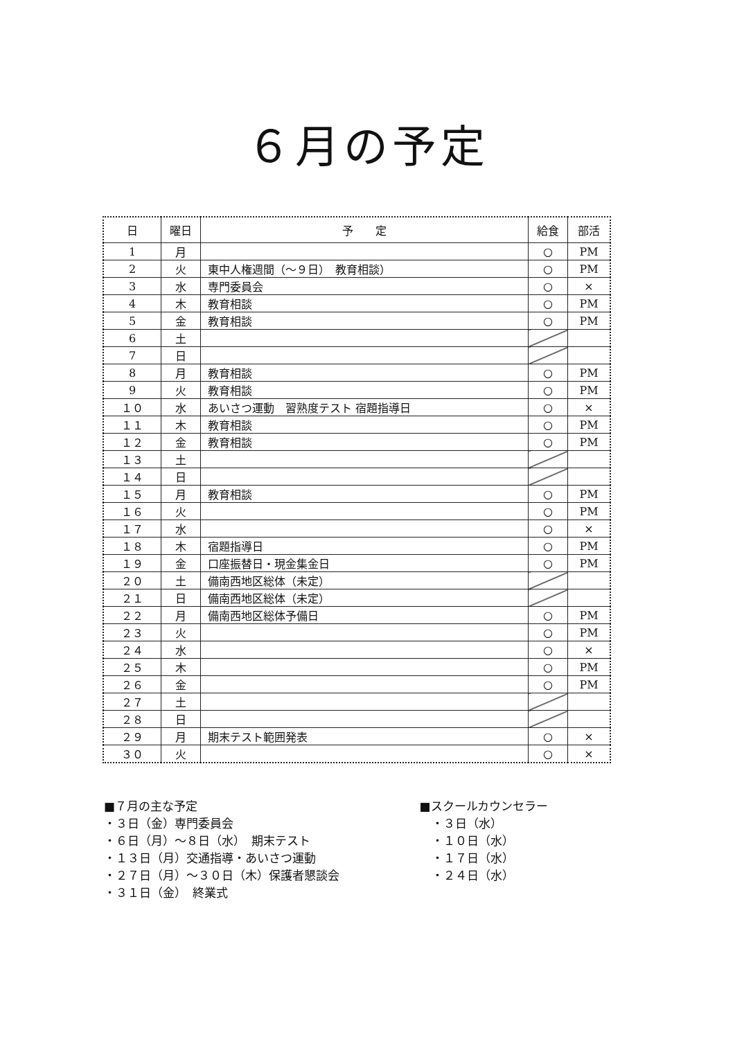６月の予定
| 日 | 曜日 | 予 定 | 給食 | 部活 |
| --- | --- | --- | --- | --- |
| 1 | 月 | | ○ | PM |
| 2 | 火 | 東中人権週間（～９日） 教育相談） | ○ | PM |
| 3 | 水 | 専門委員会 | ○ | × |
| 4 | 木 | 教育相談 | ○ | PM |
| 5 | 金 | 教育相談 | ○ | PM |
| 6 | 土 | | | |
| 7 | 日 | | | |
| 8 | 月 | 教育相談 | ○ | PM |
| 9 | 火 | 教育相談 | ○ | PM |
| １０ | 水 | あいさつ運動 習熟度テスト 宿題指導日 | ○ | × |
| １１ | 木 | 教育相談 | ○ | PM |
| １２ | 金 | 教育相談 | ○ | PM |
| １３ | 土 | | | |
| １４ | 日 | | | |
| １５ | 月 | 教育相談 | ○ | PM |
| １６ | 火 | | ○ | PM |
| １７ | 水 | | ○ | × |
| １８ | 木 | 宿題指導日 | ○ | PM |
| １９ | 金 | 口座振替日・現金集金日 | ○ | PM |
| ２０ | 土 | 備南西地区総体（未定） | | |
| ２１ | 日 | 備南西地区総体（未定） | | |
| ２２ | 月 | 備南西地区総体予備日 | ○ | PM |
| ２３ | 火 | | ○ | PM |
| ２４ | 水 | | ○ | × |
| ２５ | 木 | | ○ | PM |
| ２６ | 金 | | ○ | PM |
| ２７ | 土 | | | |
| ２８ | 日 | | | |
| ２９ | 月 | 期末テスト範囲発表 | ○ | × |
| ３０ | 火 | | ○ | × |
■７月の主な予定
・３日（金）専門委員会
・６日（月）～８日（水）　期末テスト
・１３日（月）交通指導・あいさつ運動
・２７日（月）～３０日（木）保護者懇談会
・３１日（金）　終業式
■スクールカウンセラー
　・３日（水）
　・１０日（水）
　・１７日（水）
　・２４日（水）